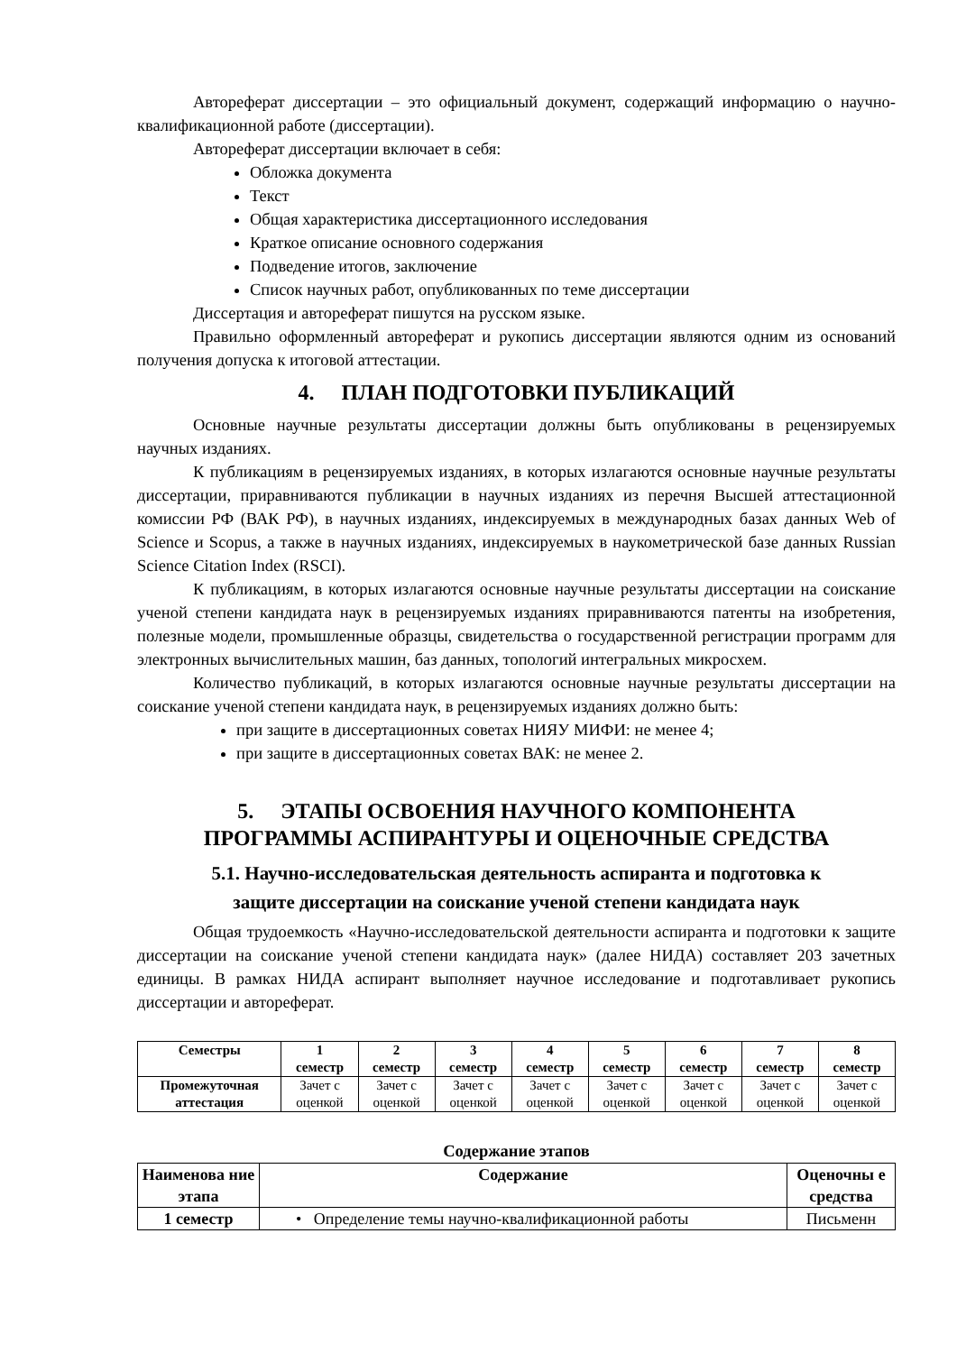Автореферат диссертации – это официальный документ, содержащий информацию о научно-квалификационной работе (диссертации).
Автореферат диссертации включает в себя:
Обложка документа
Текст
Общая характеристика диссертационного исследования
Краткое описание основного содержания
Подведение итогов, заключение
Список научных работ, опубликованных по теме диссертации
Диссертация и автореферат пишутся на русском языке.
Правильно оформленный автореферат и рукопись диссертации являются одним из оснований получения допуска к итоговой аттестации.
4. ПЛАН ПОДГОТОВКИ ПУБЛИКАЦИЙ
Основные научные результаты диссертации должны быть опубликованы в рецензируемых научных изданиях.
К публикациям в рецензируемых изданиях, в которых излагаются основные научные результаты диссертации, приравниваются публикации в научных изданиях из перечня Высшей аттестационной комиссии РФ (ВАК РФ), в научных изданиях, индексируемых в международных базах данных Web of Science и Scopus, а также в научных изданиях, индексируемых в наукометрической базе данных Russian Science Citation Index (RSCI).
К публикациям, в которых излагаются основные научные результаты диссертации на соискание ученой степени кандидата наук в рецензируемых изданиях приравниваются патенты на изобретения, полезные модели, промышленные образцы, свидетельства о государственной регистрации программ для электронных вычислительных машин, баз данных, топологий интегральных микросхем.
Количество публикаций, в которых излагаются основные научные результаты диссертации на соискание ученой степени кандидата наук, в рецензируемых изданиях должно быть:
при защите в диссертационных советах НИЯУ МИФИ: не менее 4;
при защите в диссертационных советах ВАК: не менее 2.
5. ЭТАПЫ ОСВОЕНИЯ НАУЧНОГО КОМПОНЕНТА
ПРОГРАММЫ АСПИРАНТУРЫ И ОЦЕНОЧНЫЕ СРЕДСТВА
5.1. Научно-исследовательская деятельность аспиранта и подготовка к
защите диссертации на соискание ученой степени кандидата наук
Общая трудоемкость «Научно-исследовательской деятельности аспиранта и подготовки к защите диссертации на соискание ученой степени кандидата наук» (далее НИДА) составляет 203 зачетных единицы. В рамках НИДА аспирант выполняет научное исследование и подготавливает рукопись диссертации и автореферат.
| Семестры | 1 семестр | 2 семестр | 3 семестр | 4 семестр | 5 семестр | 6 семестр | 7 семестр | 8 семестр |
| --- | --- | --- | --- | --- | --- | --- | --- | --- |
| Промежуточная аттестация | Зачет с оценкой | Зачет с оценкой | Зачет с оценкой | Зачет с оценкой | Зачет с оценкой | Зачет с оценкой | Зачет с оценкой | Зачет с оценкой |
Содержание этапов
| Наименова ние этапа | Содержание | Оценочны е средства |
| --- | --- | --- |
| 1 семестр | • Определение темы научно-квалификационной работы | Письменн |